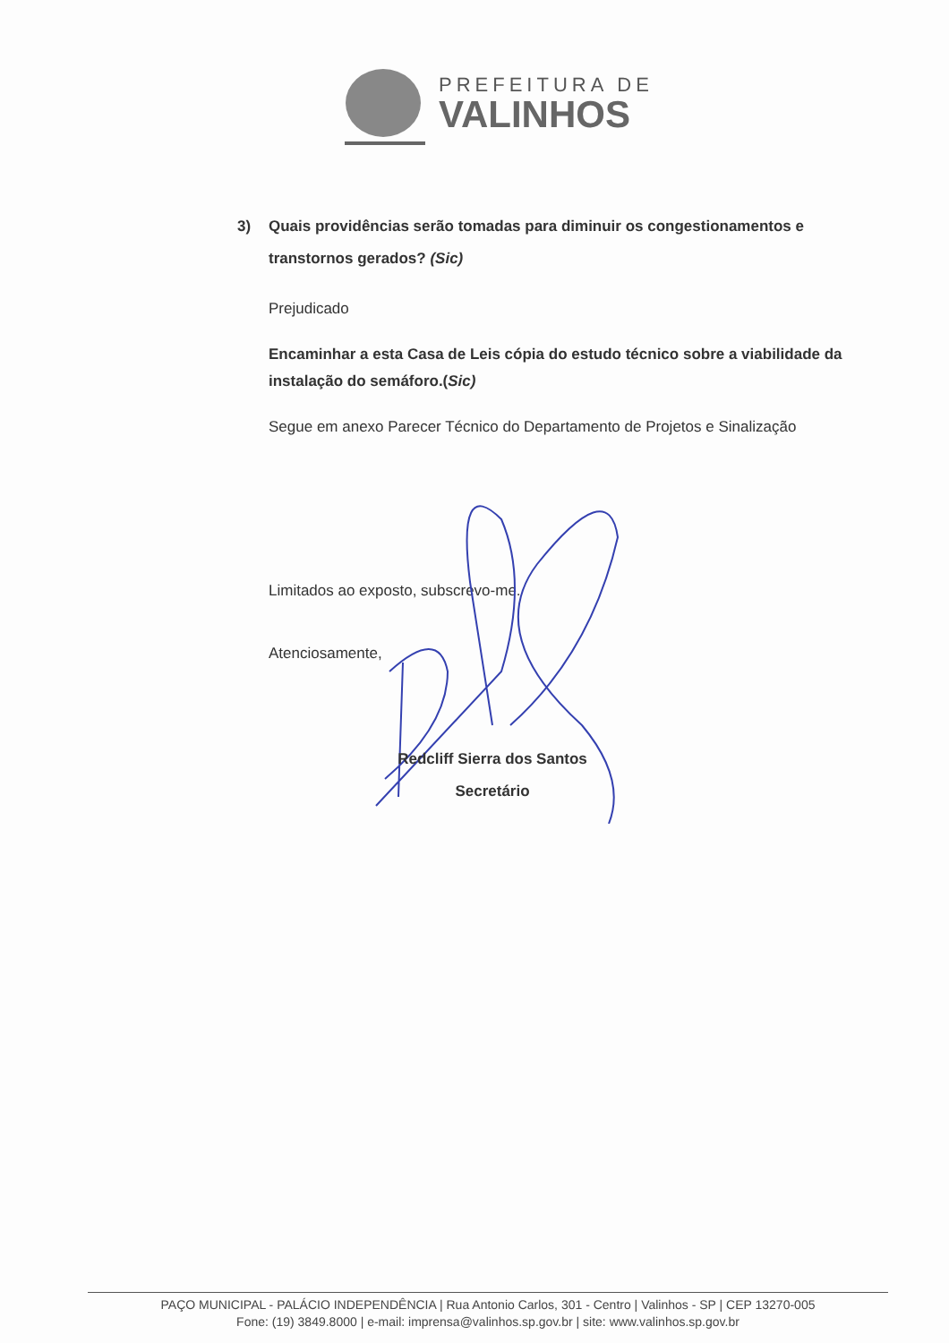PREFEITURA DE
VALINHOS
3) Quais providências serão tomadas para diminuir os congestionamentos e transtornos gerados? (Sic)
Prejudicado
Encaminhar a esta Casa de Leis cópia do estudo técnico sobre a viabilidade da instalação do semáforo.(Sic)
Segue em anexo Parecer Técnico do Departamento de Projetos e Sinalização
Limitados ao exposto, subscrevo-me.
Atenciosamente,
Redcliff Sierra dos Santos
Secretário
PAÇO MUNICIPAL - PALÁCIO INDEPENDÊNCIA | Rua Antonio Carlos, 301 - Centro | Valinhos - SP | CEP 13270-005
Fone: (19) 3849.8000 | e-mail: imprensa@valinhos.sp.gov.br | site: www.valinhos.sp.gov.br